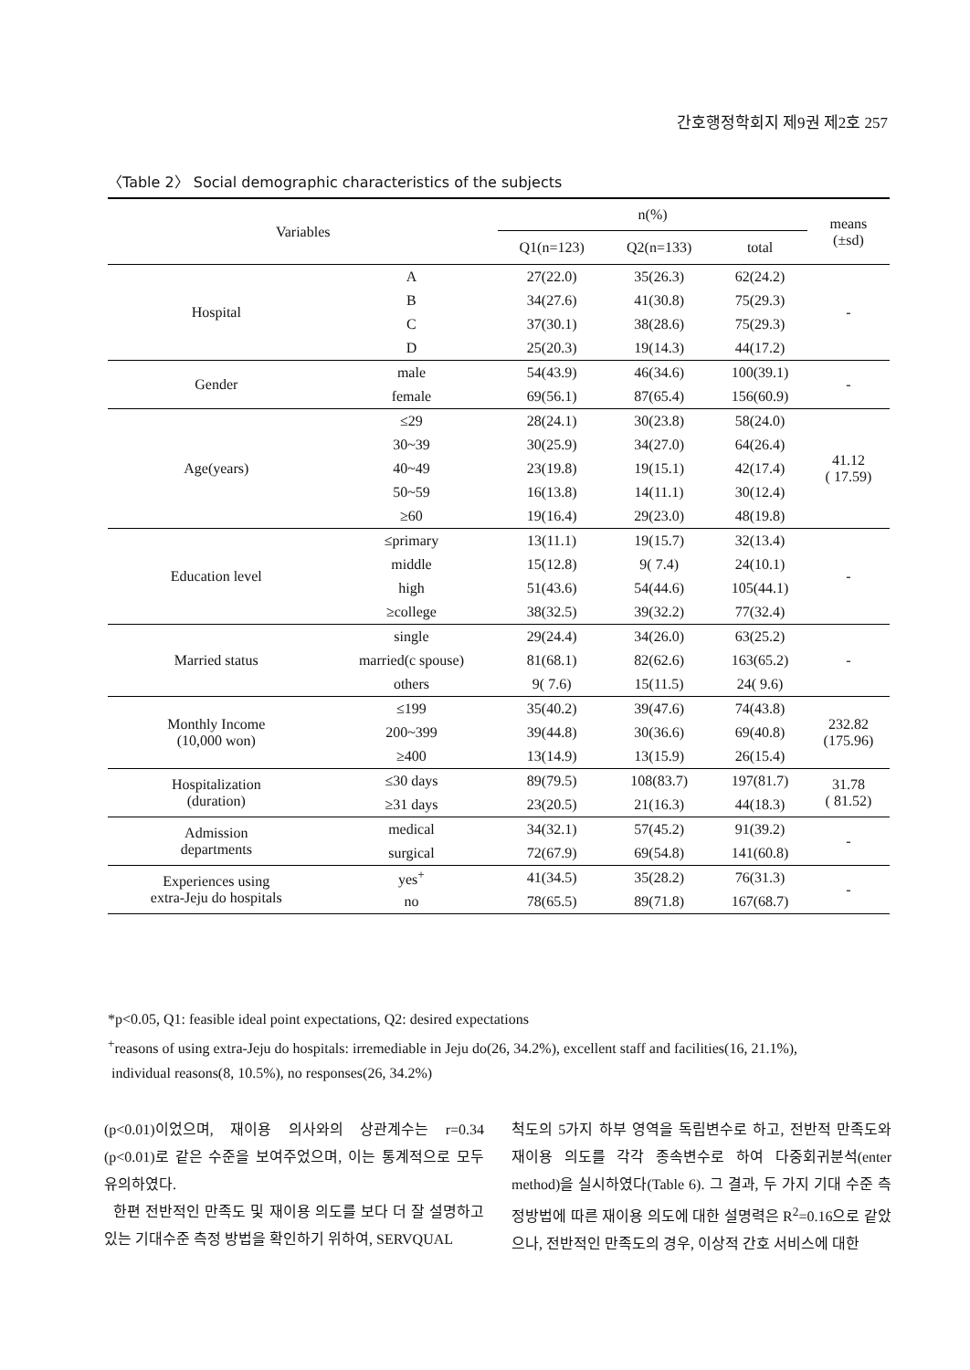간호행정학회지 제9권 제2호 257
〈Table 2〉 Social demographic characteristics of the subjects
| Variables | | n(%) | | | means (±sd) |
| --- | --- | --- | --- | --- | --- |
| | | Q1(n=123) | Q2(n=133) | total | |
| Hospital | A | 27(22.0) | 35(26.3) | 62(24.2) | - |
| | B | 34(27.6) | 41(30.8) | 75(29.3) | |
| | C | 37(30.1) | 38(28.6) | 75(29.3) | |
| | D | 25(20.3) | 19(14.3) | 44(17.2) | |
| Gender | male | 54(43.9) | 46(34.6) | 100(39.1) | - |
| | female | 69(56.1) | 87(65.4) | 156(60.9) | |
| Age(years) | ≤29 | 28(24.1) | 30(23.8) | 58(24.0) | 41.12 ( 17.59) |
| | 30~39 | 30(25.9) | 34(27.0) | 64(26.4) | |
| | 40~49 | 23(19.8) | 19(15.1) | 42(17.4) | |
| | 50~59 | 16(13.8) | 14(11.1) | 30(12.4) | |
| | ≥60 | 19(16.4) | 29(23.0) | 48(19.8) | |
| Education level | ≤primary | 13(11.1) | 19(15.7) | 32(13.4) | - |
| | middle | 15(12.8) | 9( 7.4) | 24(10.1) | |
| | high | 51(43.6) | 54(44.6) | 105(44.1) | |
| | ≥college | 38(32.5) | 39(32.2) | 77(32.4) | |
| Married status | single | 29(24.4) | 34(26.0) | 63(25.2) | - |
| | married(c spouse) | 81(68.1) | 82(62.6) | 163(65.2) | |
| | others | 9( 7.6) | 15(11.5) | 24( 9.6) | |
| Monthly Income (10,000 won) | ≤199 | 35(40.2) | 39(47.6) | 74(43.8) | 232.82 (175.96) |
| | 200~399 | 39(44.8) | 30(36.6) | 69(40.8) | |
| | ≥400 | 13(14.9) | 13(15.9) | 26(15.4) | |
| Hospitalization (duration) | ≤30 days | 89(79.5) | 108(83.7) | 197(81.7) | 31.78 ( 81.52) |
| | ≥31 days | 23(20.5) | 21(16.3) | 44(18.3) | |
| Admission departments | medical | 34(32.1) | 57(45.2) | 91(39.2) | - |
| | surgical | 72(67.9) | 69(54.8) | 141(60.8) | |
| Experiences using extra-Jeju do hospitals | yes<sup>+</sup> | 41(34.5) | 35(28.2) | 76(31.3) | - |
| | no | 78(65.5) | 89(71.8) | 167(68.7) | |
*p<0.05, Q1: feasible ideal point expectations, Q2: desired expectations
<sup>+</sup>reasons of using extra-Jeju do hospitals: irremediable in Jeju do(26, 34.2%), excellent staff and facilities(16, 21.1%),
individual reasons(8, 10.5%), no responses(26, 34.2%)
(p<0.01)이었으며, 재이용 의사와의 상관계수는 r=0.34 (p<0.01)로 같은 수준을 보여주었으며, 이는 통계적으로 모두 유의하였다.
한편 전반적인 만족도 및 재이용 의도를 보다 더 잘 설명하고 있는 기대수준 측정 방법을 확인하기 위하여, SERVQUAL
척도의 5가지 하부 영역을 독립변수로 하고, 전반적 만족도와 재이용 의도를 각각 종속변수로 하여 다중회귀분석(enter method)을 실시하였다(Table 6). 그 결과, 두 가지 기대 수준 측정방법에 따른 재이용 의도에 대한 설명력은 R<sup>2</sup>=0.16으로 같았으나, 전반적인 만족도의 경우, 이상적 간호 서비스에 대한